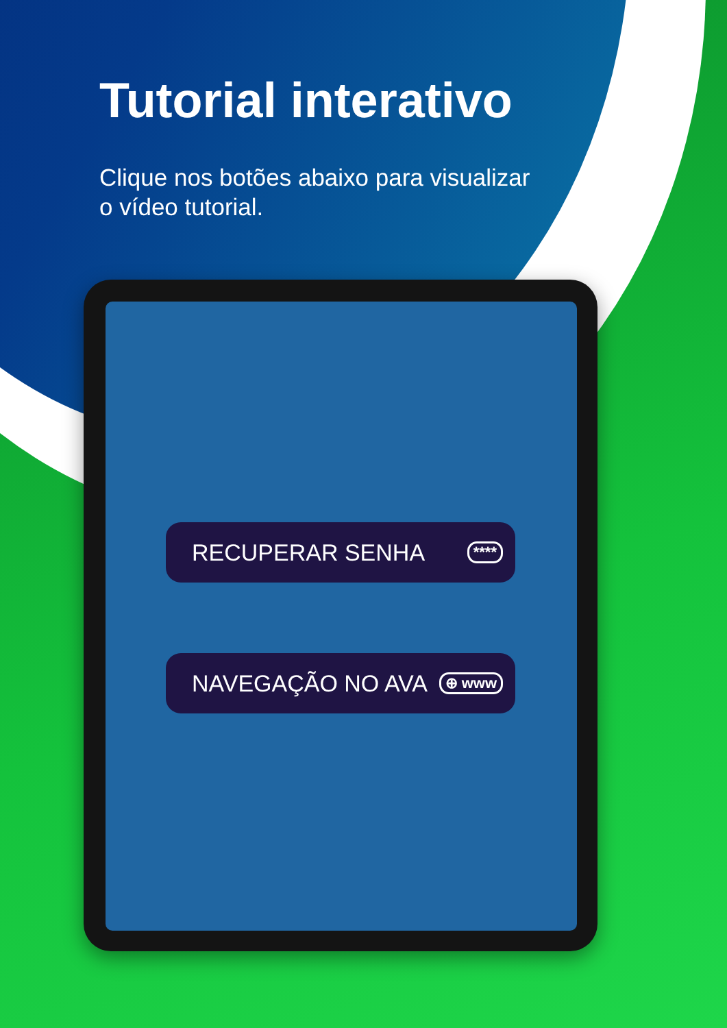Tutorial interativo
Clique nos botões abaixo para visualizar o vídeo tutorial.
RECUPERAR SENHA ****
NAVEGAÇÃO NO AVA ⊕ www